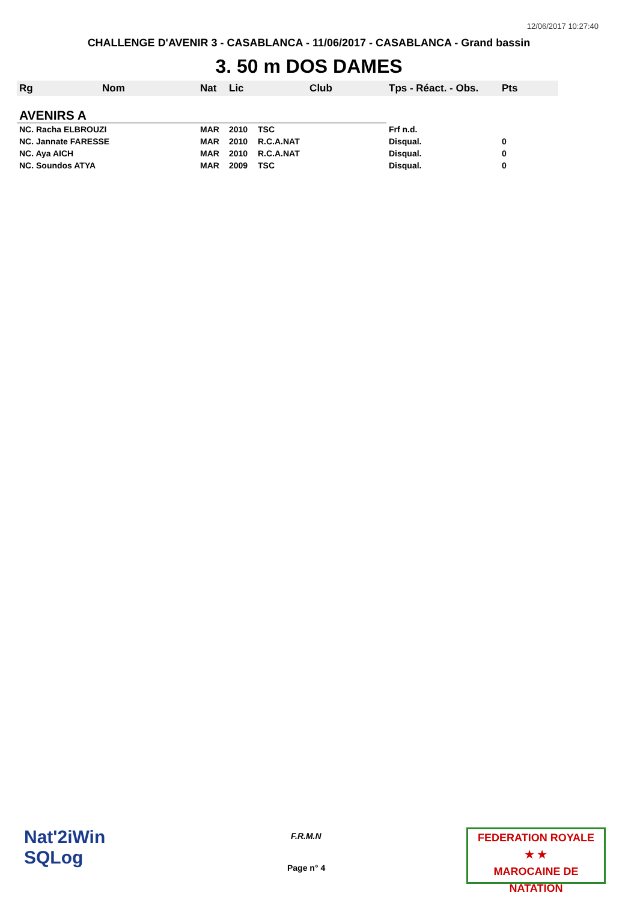12/06/2017 10:27:40
CHALLENGE D'AVENIR 3 - CASABLANCA - 11/06/2017 - CASABLANCA - Grand bassin
3. 50 m DOS DAMES
| Rg | Nom | Nat | Lic | Club | Tps - Réact. - Obs. | Pts |
| --- | --- | --- | --- | --- | --- | --- |
| AVENIRS A | | | | | | |
| NC. Racha ELBROUZI | | MAR | 2010 | TSC | Frf n.d. | |
| NC. Jannate FARESSE | | MAR | 2010 | R.C.A.NAT | Disqual. | 0 |
| NC. Aya AICH | | MAR | 2010 | R.C.A.NAT | Disqual. | 0 |
| NC. Soundos ATYA | | MAR | 2009 | TSC | Disqual. | 0 |
Nat'2iWin
SQLog
F.R.M.N
Page n° 4
FEDERATION ROYALE
★ ★
MAROCAINE DE NATATION